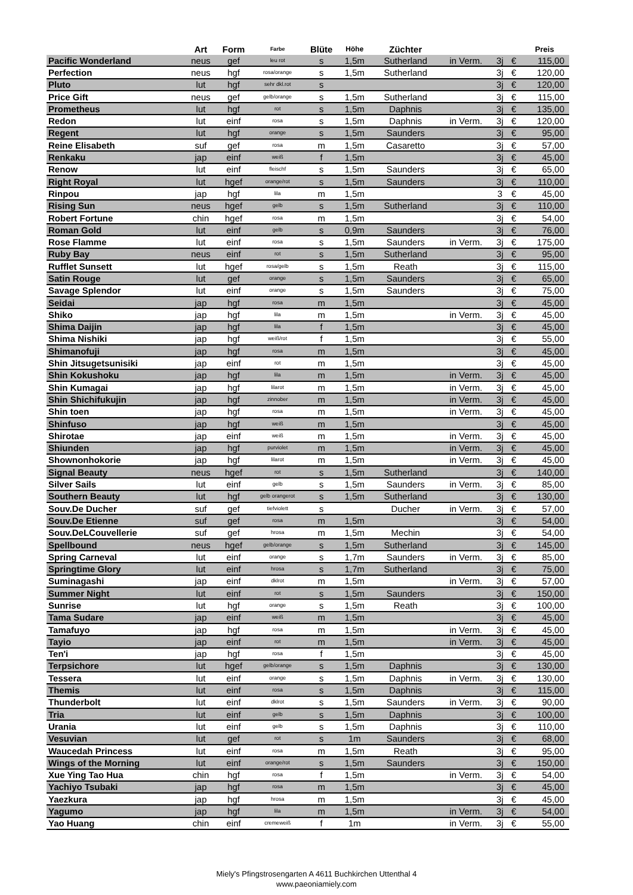| | Art | Form | Farbe | Blüte | Höhe | Züchter | | | | Preis |
| --- | --- | --- | --- | --- | --- | --- | --- | --- | --- | --- |
| Pacific Wonderland | neus | gef | leu rot | s | 1,5m | Sutherland | in Verm. | 3j | € | 115,00 |
| Perfection | neus | hgf | rosa/orange | s | 1,5m | Sutherland | | 3j | € | 120,00 |
| Pluto | lut | hgf | sehr dkl.rot | s | | | | 3j | € | 120,00 |
| Price Gift | neus | gef | gelb/orange | s | 1,5m | Sutherland | | 3j | € | 115,00 |
| Prometheus | lut | hgf | rot | s | 1,5m | Daphnis | | 3j | € | 135,00 |
| Redon | lut | einf | rosa | s | 1,5m | Daphnis | in Verm. | 3j | € | 120,00 |
| Regent | lut | hgf | orange | s | 1,5m | Saunders | | 3j | € | 95,00 |
| Reine Elisabeth | suf | gef | rosa | m | 1,5m | Casaretto | | 3j | € | 57,00 |
| Renkaku | jap | einf | weiß | f | 1,5m | | | 3j | € | 45,00 |
| Renow | lut | einf | fleischf | s | 1,5m | Saunders | | 3j | € | 65,00 |
| Right Royal | lut | hgef | orange/rot | s | 1,5m | Saunders | | 3j | € | 110,00 |
| Rinpou | jap | hgf | lila | m | 1,5m | | | 3 | € | 45,00 |
| Rising Sun | neus | hgef | gelb | s | 1,5m | Sutherland | | 3j | € | 110,00 |
| Robert Fortune | chin | hgef | rosa | m | 1,5m | | | 3j | € | 54,00 |
| Roman Gold | lut | einf | gelb | s | 0,9m | Saunders | | 3j | € | 76,00 |
| Rose Flamme | lut | einf | rosa | s | 1,5m | Saunders | in Verm. | 3j | € | 175,00 |
| Ruby Bay | neus | einf | rot | s | 1,5m | Sutherland | | 3j | € | 95,00 |
| Rufflet Sunsett | lut | hgef | rosa/gelb | s | 1,5m | Reath | | 3j | € | 115,00 |
| Satin Rouge | lut | gef | orange | s | 1,5m | Saunders | | 3j | € | 65,00 |
| Savage Splendor | lut | einf | orange | s | 1,5m | Saunders | | 3j | € | 75,00 |
| Seidai | jap | hgf | rosa | m | 1,5m | | | 3j | € | 45,00 |
| Shiko | jap | hgf | lila | m | 1,5m | | in Verm. | 3j | € | 45,00 |
| Shima Daijin | jap | hgf | lila | f | 1,5m | | | 3j | € | 45,00 |
| Shima Nishiki | jap | hgf | weiß/rot | f | 1,5m | | | 3j | € | 55,00 |
| Shimanofuji | jap | hgf | rosa | m | 1,5m | | | 3j | € | 45,00 |
| Shin Jitsugetsunisiki | jap | einf | rot | m | 1,5m | | | 3j | € | 45,00 |
| Shin Kokushoku | jap | hgf | lila | m | 1,5m | | in Verm. | 3j | € | 45,00 |
| Shin Kumagai | jap | hgf | lilarot | m | 1,5m | | in Verm. | 3j | € | 45,00 |
| Shin Shichifukujin | jap | hgf | zinnober | m | 1,5m | | in Verm. | 3j | € | 45,00 |
| Shin toen | jap | hgf | rosa | m | 1,5m | | in Verm. | 3j | € | 45,00 |
| Shinfuso | jap | hgf | weiß | m | 1,5m | | | 3j | € | 45,00 |
| Shirotae | jap | einf | weiß | m | 1,5m | | in Verm. | 3j | € | 45,00 |
| Shiunden | jap | hgf | purviolet | m | 1,5m | | in Verm. | 3j | € | 45,00 |
| Shownonhokorie | jap | hgf | lilarot | m | 1,5m | | in Verm. | 3j | € | 45,00 |
| Signal Beauty | neus | hgef | rot | s | 1,5m | Sutherland | | 3j | € | 140,00 |
| Silver Sails | lut | einf | gelb | s | 1,5m | Saunders | in Verm. | 3j | € | 85,00 |
| Southern Beauty | lut | hgf | gelb orangerot | s | 1,5m | Sutherland | | 3j | € | 130,00 |
| Souv.De Ducher | suf | gef | tiefviolett | s | | Ducher | in Verm. | 3j | € | 57,00 |
| Souv.De Etienne | suf | gef | rosa | m | 1,5m | | | 3j | € | 54,00 |
| Souv.DeLCouvellerie | suf | gef | hrosa | m | 1,5m | Mechin | | 3j | € | 54,00 |
| Spellbound | neus | hgef | gelb/orange | s | 1,5m | Sutherland | | 3j | € | 145,00 |
| Spring Carneval | lut | einf | orange | s | 1,7m | Saunders | in Verm. | 3j | € | 85,00 |
| Springtime Glory | lut | einf | hrosa | s | 1,7m | Sutherland | | 3j | € | 75,00 |
| Suminagashi | jap | einf | dklrot | m | 1,5m | | in Verm. | 3j | € | 57,00 |
| Summer Night | lut | einf | rot | s | 1,5m | Saunders | | 3j | € | 150,00 |
| Sunrise | lut | hgf | orange | s | 1,5m | Reath | | 3j | € | 100,00 |
| Tama Sudare | jap | einf | weiß | m | 1,5m | | | 3j | € | 45,00 |
| Tamafuyo | jap | hgf | rosa | m | 1,5m | | in Verm. | 3j | € | 45,00 |
| Tayio | jap | einf | rot | m | 1,5m | | in Verm. | 3j | € | 45,00 |
| Ten'i | jap | hgf | rosa | f | 1,5m | | | 3j | € | 45,00 |
| Terpsichore | lut | hgef | gelb/orange | s | 1,5m | Daphnis | | 3j | € | 130,00 |
| Tessera | lut | einf | orange | s | 1,5m | Daphnis | in Verm. | 3j | € | 130,00 |
| Themis | lut | einf | rosa | s | 1,5m | Daphnis | | 3j | € | 115,00 |
| Thunderbolt | lut | einf | dklrot | s | 1,5m | Saunders | in Verm. | 3j | € | 90,00 |
| Tria | lut | einf | gelb | s | 1,5m | Daphnis | | 3j | € | 100,00 |
| Urania | lut | einf | gelb | s | 1,5m | Daphnis | | 3j | € | 110,00 |
| Vesuvian | lut | gef | rot | s | 1m | Saunders | | 3j | € | 68,00 |
| Waucedah Princess | lut | einf | rosa | m | 1,5m | Reath | | 3j | € | 95,00 |
| Wings of the Morning | lut | einf | orange/rot | s | 1,5m | Saunders | | 3j | € | 150,00 |
| Xue Ying Tao Hua | chin | hgf | rosa | f | 1,5m | | in Verm. | 3j | € | 54,00 |
| Yachiyo Tsubaki | jap | hgf | rosa | m | 1,5m | | | 3j | € | 45,00 |
| Yaezkura | jap | hgf | hrosa | m | 1,5m | | | 3j | € | 45,00 |
| Yagumo | jap | hgf | lila | m | 1,5m | | in Verm. | 3j | € | 54,00 |
| Yao Huang | chin | einf | cremeweiß | f | 1m | | in Verm. | 3j | € | 55,00 |
Miely's Pfingstrosengarten A 4611 Buchkirchen Uttenthal 4
www.paeoniamiely.com